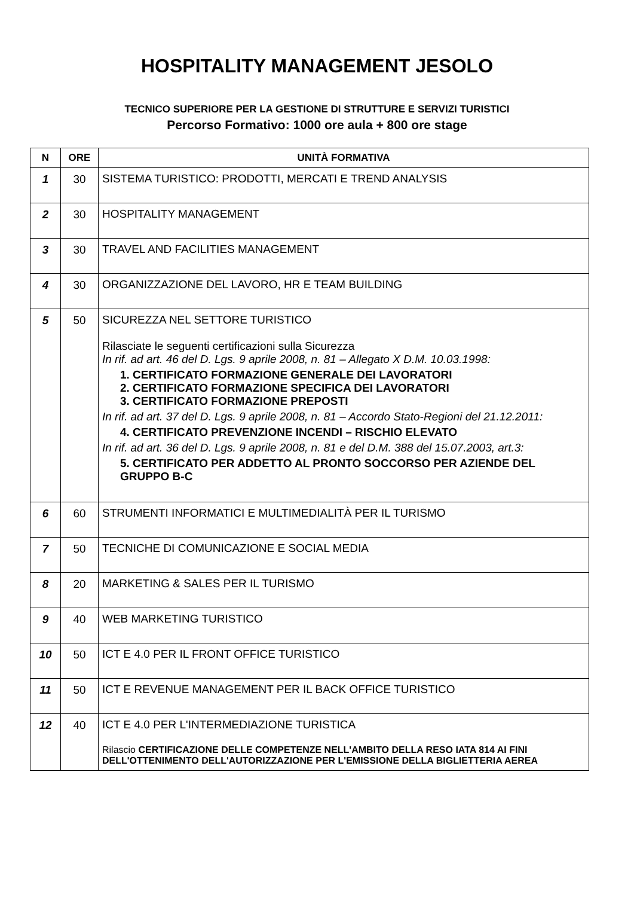HOSPITALITY MANAGEMENT JESOLO
TECNICO SUPERIORE PER LA GESTIONE DI STRUTTURE E SERVIZI TURISTICI
Percorso Formativo: 1000 ore aula + 800 ore stage
| N | ORE | UNITÀ FORMATIVA |
| --- | --- | --- |
| 1 | 30 | SISTEMA TURISTICO: PRODOTTI, MERCATI E TREND ANALYSIS |
| 2 | 30 | HOSPITALITY MANAGEMENT |
| 3 | 30 | TRAVEL AND FACILITIES MANAGEMENT |
| 4 | 30 | ORGANIZZAZIONE DEL LAVORO, HR E TEAM BUILDING |
| 5 | 50 | SICUREZZA NEL SETTORE TURISTICO Rilasciate le seguenti certificazioni sulla Sicurezza In rif. ad art. 46 del D. Lgs. 9 aprile 2008, n. 81 – Allegato X D.M. 10.03.1998: 1. CERTIFICATO FORMAZIONE GENERALE DEI LAVORATORI 2. CERTIFICATO FORMAZIONE SPECIFICA DEI LAVORATORI 3. CERTIFICATO FORMAZIONE PREPOSTI In rif. ad art. 37 del D. Lgs. 9 aprile 2008, n. 81 – Accordo Stato-Regioni del 21.12.2011: 4. CERTIFICATO PREVENZIONE INCENDI – RISCHIO ELEVATO In rif. ad art. 36 del D. Lgs. 9 aprile 2008, n. 81 e del D.M. 388 del 15.07.2003, art.3: 5. CERTIFICATO PER ADDETTO AL PRONTO SOCCORSO PER AZIENDE DEL GRUPPO B-C |
| 6 | 60 | STRUMENTI INFORMATICI E MULTIMEDIALITÀ PER IL TURISMO |
| 7 | 50 | TECNICHE DI COMUNICAZIONE E SOCIAL MEDIA |
| 8 | 20 | MARKETING & SALES PER IL TURISMO |
| 9 | 40 | WEB MARKETING TURISTICO |
| 10 | 50 | ICT E 4.0 PER IL FRONT OFFICE TURISTICO |
| 11 | 50 | ICT E REVENUE MANAGEMENT PER IL BACK OFFICE TURISTICO |
| 12 | 40 | ICT E 4.0 PER L'INTERMEDIAZIONE TURISTICA Rilascio CERTIFICAZIONE DELLE COMPETENZE NELL'AMBITO DELLA RESO IATA 814 AI FINI DELL'OTTENIMENTO DELL'AUTORIZZAZIONE PER L'EMISSIONE DELLA BIGLIETTERIA AEREA |